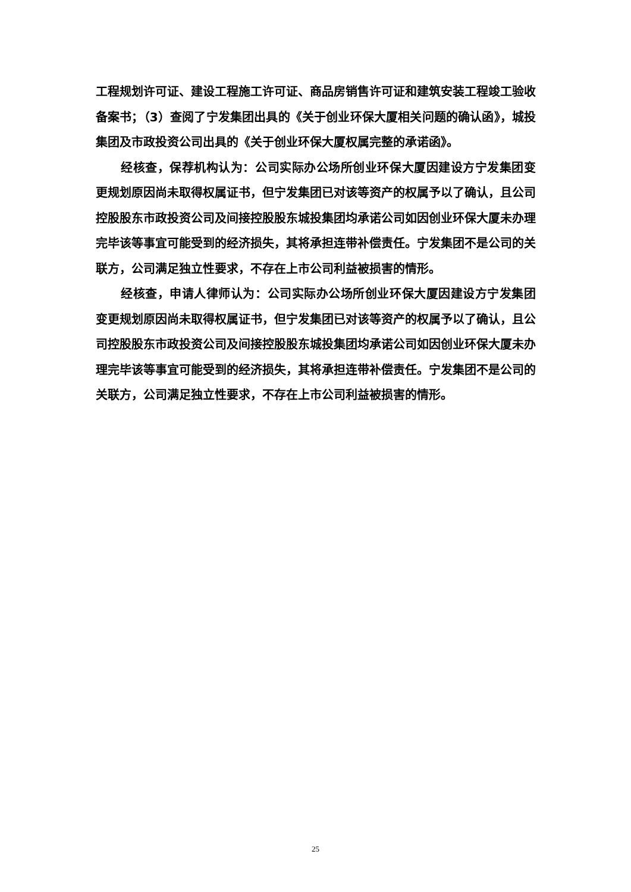工程规划许可证、建设工程施工许可证、商品房销售许可证和建筑安装工程竣工验收备案书；（3）查阅了宁发集团出具的《关于创业环保大厦相关问题的确认函》，城投集团及市政投资公司出具的《关于创业环保大厦权属完整的承诺函》。
经核查，保荐机构认为：公司实际办公场所创业环保大厦因建设方宁发集团变更规划原因尚未取得权属证书，但宁发集团已对该等资产的权属予以了确认，且公司控股股东市政投资公司及间接控股股东城投集团均承诺公司如因创业环保大厦未办理完毕该等事宜可能受到的经济损失，其将承担连带补偿责任。宁发集团不是公司的关联方，公司满足独立性要求，不存在上市公司利益被损害的情形。
经核查，申请人律师认为：公司实际办公场所创业环保大厦因建设方宁发集团变更规划原因尚未取得权属证书，但宁发集团已对该等资产的权属予以了确认，且公司控股股东市政投资公司及间接控股股东城投集团均承诺公司如因创业环保大厦未办理完毕该等事宜可能受到的经济损失，其将承担连带补偿责任。宁发集团不是公司的关联方，公司满足独立性要求，不存在上市公司利益被损害的情形。
25